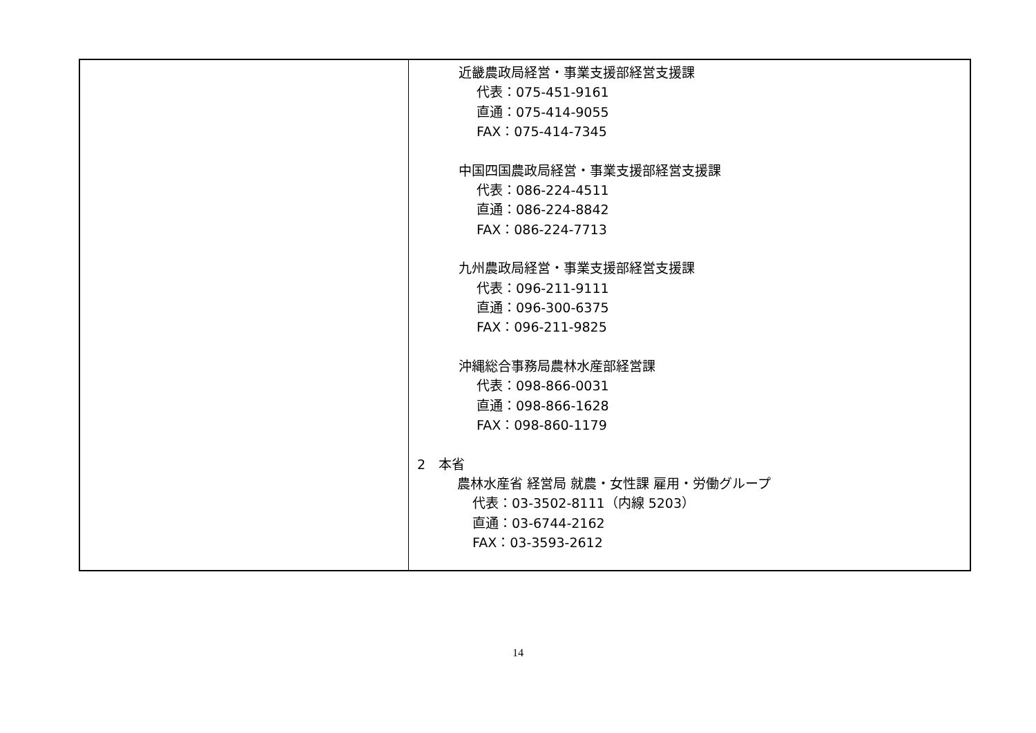| | 近畿農政局経営・事業支援部経営支援課 代表：075-451-9161 直通：075-414-9055 FAX：075-414-7345 中国四国農政局経営・事業支援部経営支援課 代表：086-224-4511 直通：086-224-8842 FAX：086-224-7713 九州農政局経営・事業支援部経営支援課 代表：096-211-9111 直通：096-300-6375 FAX：096-211-9825 沖縄総合事務局農林水産部経営課 代表：098-866-0031 直通：098-866-1628 FAX：098-860-1179 2 本省 農林水産省 経営局 就農・女性課 雇用・労働グループ 代表：03-3502-8111（内線 5203） 直通：03-6744-2162 FAX：03-3593-2612 |
14